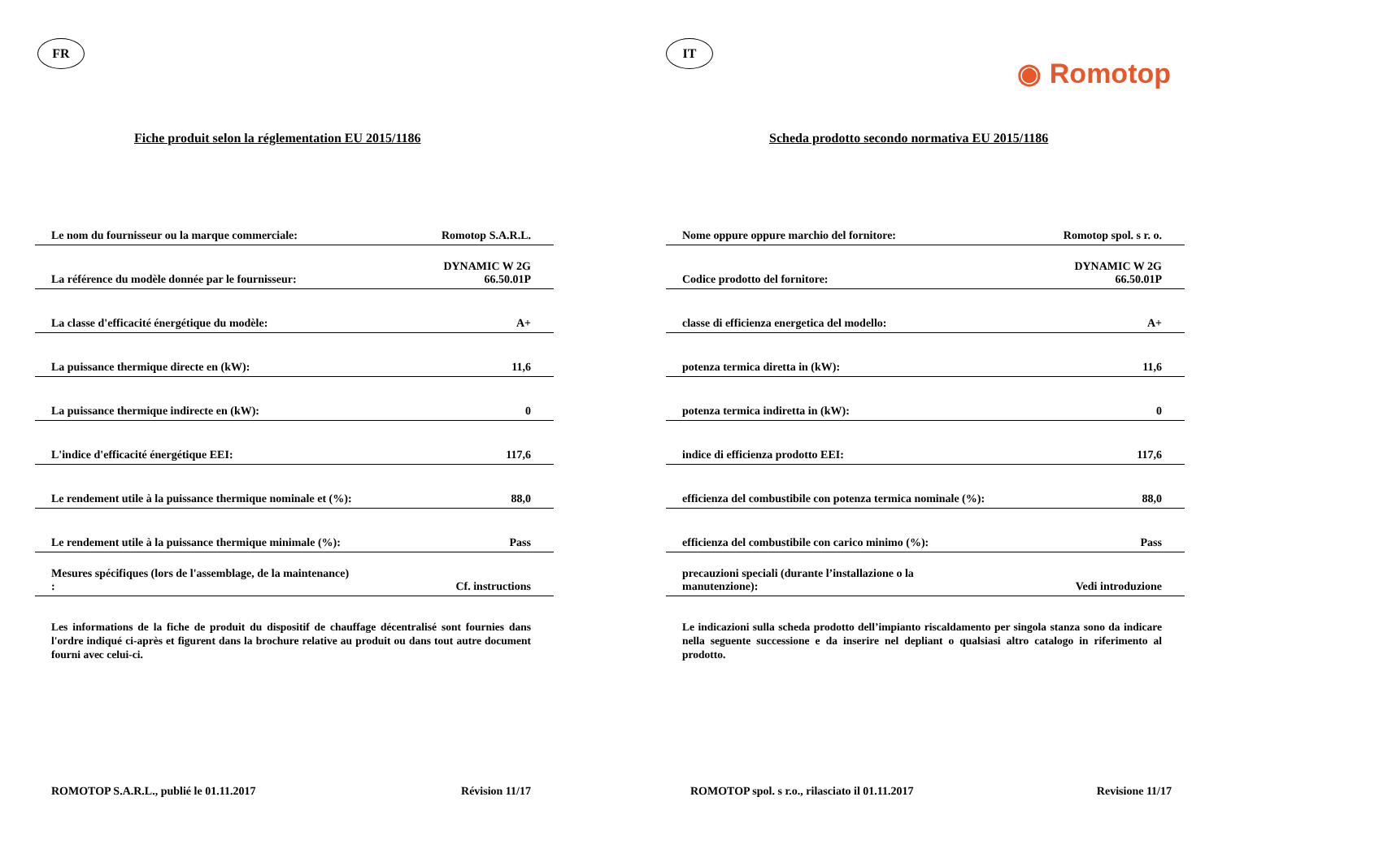FR
Fiche produit selon la réglementation EU 2015/1186
| Le nom du fournisseur ou la marque commerciale: | Romotop S.A.R.L. |
| La référence du modèle donnée par le fournisseur: | DYNAMIC W 2G 66.50.01P |
| La classe d'efficacité énergétique du modèle: | A+ |
| La puissance thermique directe en (kW): | 11,6 |
| La puissance thermique indirecte en (kW): | 0 |
| L'indice d'efficacité énergétique EEI: | 117,6 |
| Le rendement utile à la puissance thermique nominale et (%): | 88,0 |
| Le rendement utile à la puissance thermique minimale (%): | Pass |
| Mesures spécifiques (lors de l'assemblage, de la maintenance) : | Cf. instructions |
Les informations de la fiche de produit du dispositif de chauffage décentralisé sont fournies dans l'ordre indiqué ci-après et figurent dans la brochure relative au produit ou dans tout autre document fourni avec celui-ci.
ROMOTOP S.A.R.L., publié le 01.11.2017 Révision 11/17
IT
◉ Romotop
Scheda prodotto secondo normativa EU 2015/1186
| Nome oppure oppure marchio del fornitore: | Romotop spol. s r. o. |
| Codice prodotto del fornitore: | DYNAMIC W 2G 66.50.01P |
| classe di efficienza energetica del modello: | A+ |
| potenza termica diretta in (kW): | 11,6 |
| potenza termica indiretta in (kW): | 0 |
| indice di efficienza prodotto EEI: | 117,6 |
| efficienza del combustibile con potenza termica nominale (%): | 88,0 |
| efficienza del combustibile con carico minimo (%): | Pass |
| precauzioni speciali (durante l’installazione o la manutenzione): | Vedi introduzione |
Le indicazioni sulla scheda prodotto dell’impianto riscaldamento per singola stanza sono da indicare nella seguente successione e da inserire nel depliant o qualsiasi altro catalogo in riferimento al prodotto.
ROMOTOP spol. s r.o., rilasciato il 01.11.2017 Revisione 11/17